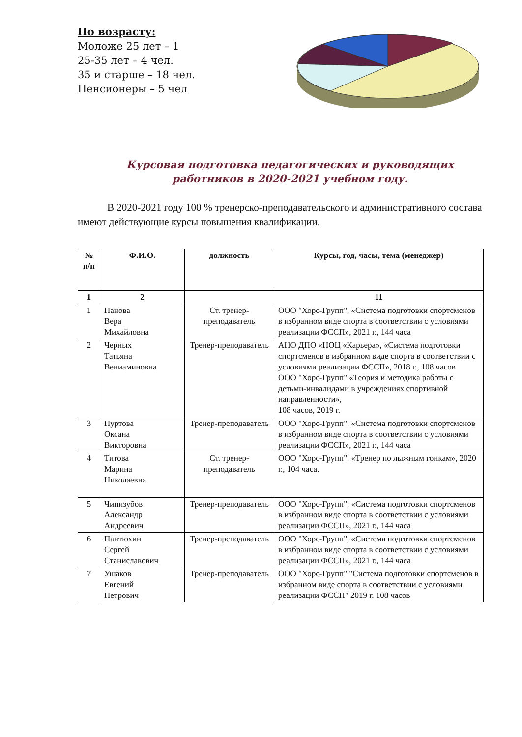По возрасту:
Моложе 25 лет – 1
25-35 лет – 4 чел.
35 и старше – 18 чел.
Пенсионеры – 5 чел
Курсовая подготовка педагогических и руководящих работников в 2020-2021 учебном году.
В 2020-2021 году 100 % тренерско-преподавательского и административного состава имеют действующие курсы повышения квалификации.
| № п/п | Ф.И.О. | должность | Курсы, год, часы, тема (менеджер) |
| --- | --- | --- | --- |
| 1 | 2 | | 11 |
| 1 | Панова Вера Михайловна | Ст. тренер-преподаватель | ООО "Хорс-Групп", «Система подготовки спортсменов в избранном виде спорта в соответствии с условиями реализации ФССП», 2021 г., 144 часа |
| 2 | Черных Татьяна Вениаминовна | Тренер-преподаватель | АНО ДПО «НОЦ «Карьера», «Система подготовки спортсменов в избранном виде спорта в соответствии с условиями реализации ФССП», 2018 г., 108 часов ООО "Хорс-Групп" «Теория и методика работы с детьми-инвалидами в учреждениях спортивной направленности», 108 часов, 2019 г. |
| 3 | Пуртова Оксана Викторовна | Тренер-преподаватель | ООО "Хорс-Групп", «Система подготовки спортсменов в избранном виде спорта в соответствии с условиями реализации ФССП», 2021 г., 144 часа |
| 4 | Титова Марина Николаевна | Ст. тренер-преподаватель | ООО "Хорс-Групп", «Тренер по лыжным гонкам», 2020 г., 104 часа. |
| 5 | Чипизубов Александр Андреевич | Тренер-преподаватель | ООО "Хорс-Групп", «Система подготовки спортсменов в избранном виде спорта в соответствии с условиями реализации ФССП», 2021 г., 144 часа |
| 6 | Пантюхин Сергей Станиславович | Тренер-преподаватель | ООО "Хорс-Групп", «Система подготовки спортсменов в избранном виде спорта в соответствии с условиями реализации ФССП», 2021 г., 144 часа |
| 7 | Ушаков Евгений Петрович | Тренер-преподаватель | ООО "Хорс-Групп" "Система подготовки спортсменов в избранном виде спорта в соответствии с условиями реализации ФССП" 2019 г. 108 часов |